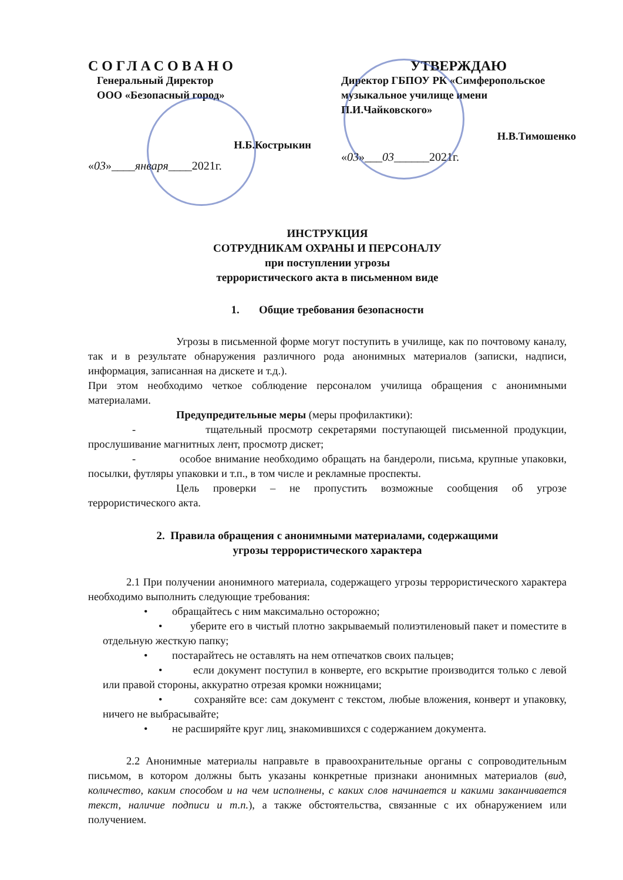СОГЛАСОВАНО
Генеральный Директор
ООО «Безопасный город»
Н.Б.Кострыкин
«03»____января____2021г.
УТВЕРЖДАЮ
Директор ГБПОУ РК «Симферопольское музыкальное училище имени П.И.Чайковского»
Н.В.Тимошенко
«03»___03______2021г.
ИНСТРУКЦИЯ
СОТРУДНИКАМ ОХРАНЫ И ПЕРСОНАЛУ
при поступлении угрозы
террористического акта в письменном виде
1. Общие требования безопасности
Угрозы в письменной форме могут поступить в училище, как по почтовому каналу, так и в результате обнаружения различного рода анонимных материалов (записки, надписи, информация, записанная на дискете и т.д.).
При этом необходимо четкое соблюдение персоналом училища обращения с анонимными материалами.
Предупредительные меры (меры профилактики):
- тщательный просмотр секретарями поступающей письменной продукции, прослушивание магнитных лент, просмотр дискет;
- особое внимание необходимо обращать на бандероли, письма, крупные упаковки, посылки, футляры упаковки и т.п., в том числе и рекламные проспекты.
Цель проверки – не пропустить возможные сообщения об угрозе террористического акта.
2. Правила обращения с анонимными материалами, содержащими
угрозы террористического характера
2.1 При получении анонимного материала, содержащего угрозы террористического характера необходимо выполнить следующие требования:
• обращайтесь с ним максимально осторожно;
• уберите его в чистый плотно закрываемый полиэтиленовый пакет и поместите в отдельную жесткую папку;
• постарайтесь не оставлять на нем отпечатков своих пальцев;
• если документ поступил в конверте, его вскрытие производится только с левой или правой стороны, аккуратно отрезая кромки ножницами;
• сохраняйте все: сам документ с текстом, любые вложения, конверт и упаковку, ничего не выбрасывайте;
• не расширяйте круг лиц, знакомившихся с содержанием документа.
2.2 Анонимные материалы направьте в правоохранительные органы с сопроводительным письмом, в котором должны быть указаны конкретные признаки анонимных материалов (вид, количество, каким способом и на чем исполнены, с каких слов начинается и какими заканчивается текст, наличие подписи и т.п.), а также обстоятельства, связанные с их обнаружением или получением.